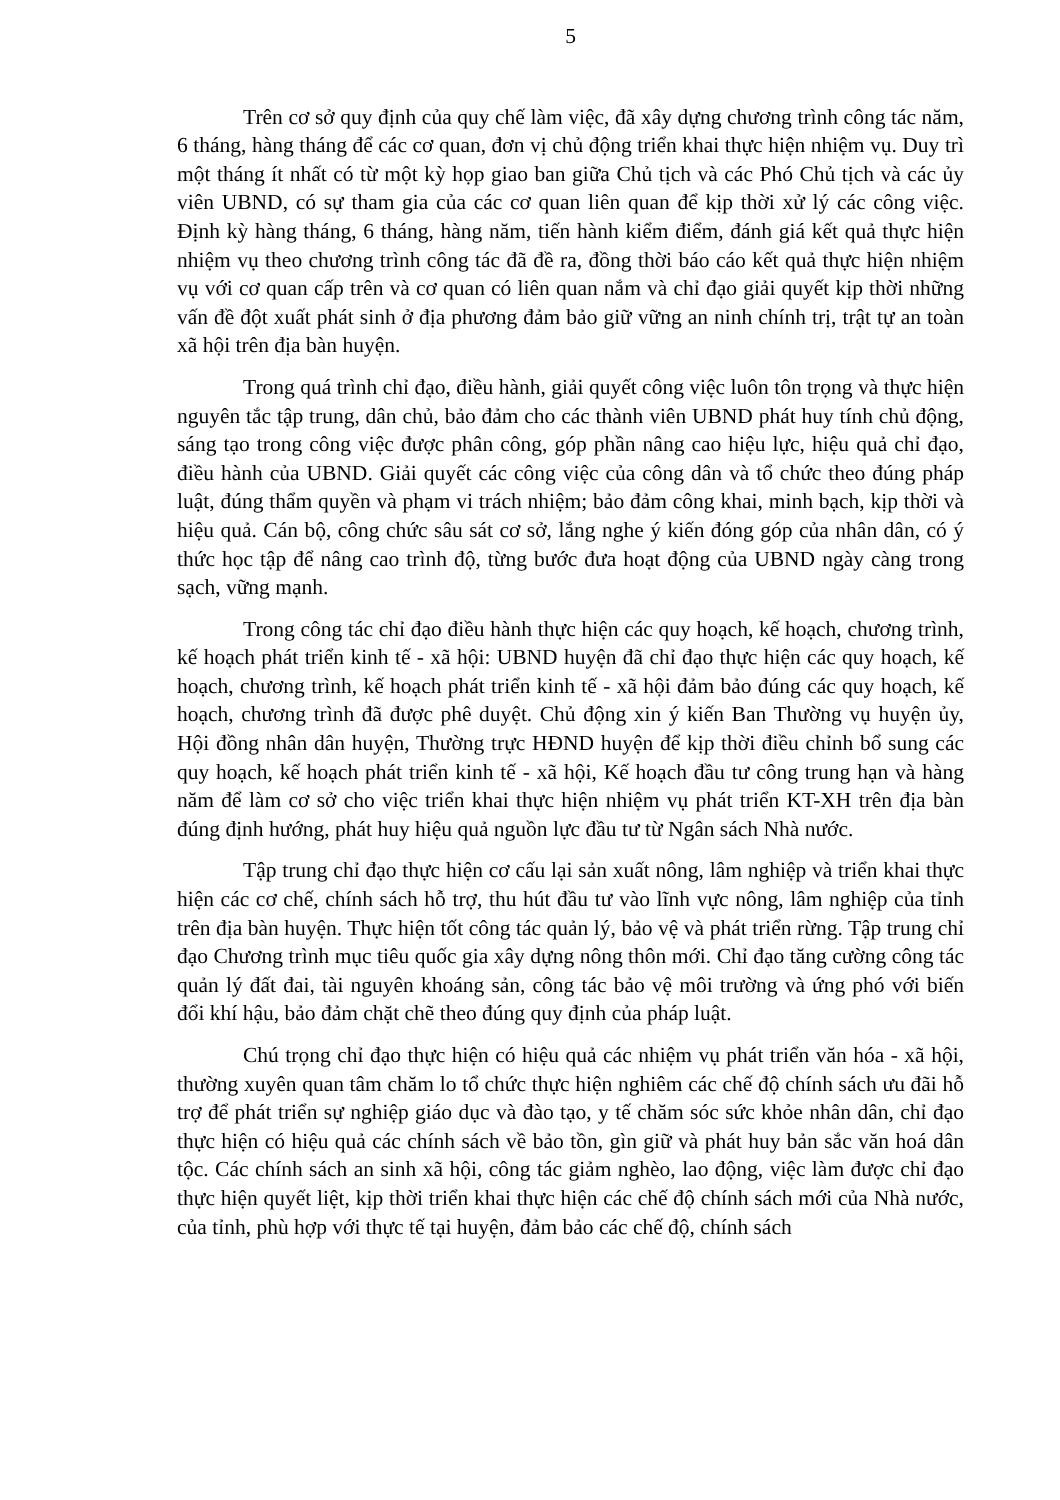5
Trên cơ sở quy định của quy chế làm việc, đã xây dựng chương trình công tác năm, 6 tháng, hàng tháng để các cơ quan, đơn vị chủ động triển khai thực hiện nhiệm vụ. Duy trì một tháng ít nhất có từ một kỳ họp giao ban giữa Chủ tịch và các Phó Chủ tịch và các ủy viên UBND, có sự tham gia của các cơ quan liên quan để kịp thời xử lý các công việc. Định kỳ hàng tháng, 6 tháng, hàng năm, tiến hành kiểm điểm, đánh giá kết quả thực hiện nhiệm vụ theo chương trình công tác đã đề ra, đồng thời báo cáo kết quả thực hiện nhiệm vụ với cơ quan cấp trên và cơ quan có liên quan nắm và chỉ đạo giải quyết kịp thời những vấn đề đột xuất phát sinh ở địa phương đảm bảo giữ vững an ninh chính trị, trật tự an toàn xã hội trên địa bàn huyện.
Trong quá trình chỉ đạo, điều hành, giải quyết công việc luôn tôn trọng và thực hiện nguyên tắc tập trung, dân chủ, bảo đảm cho các thành viên UBND phát huy tính chủ động, sáng tạo trong công việc được phân công, góp phần nâng cao hiệu lực, hiệu quả chỉ đạo, điều hành của UBND. Giải quyết các công việc của công dân và tổ chức theo đúng pháp luật, đúng thẩm quyền và phạm vi trách nhiệm; bảo đảm công khai, minh bạch, kịp thời và hiệu quả. Cán bộ, công chức sâu sát cơ sở, lắng nghe ý kiến đóng góp của nhân dân, có ý thức học tập để nâng cao trình độ, từng bước đưa hoạt động của UBND ngày càng trong sạch, vững mạnh.
Trong công tác chỉ đạo điều hành thực hiện các quy hoạch, kế hoạch, chương trình, kế hoạch phát triển kinh tế - xã hội: UBND huyện đã chỉ đạo thực hiện các quy hoạch, kế hoạch, chương trình, kế hoạch phát triển kinh tế - xã hội đảm bảo đúng các quy hoạch, kế hoạch, chương trình đã được phê duyệt. Chủ động xin ý kiến Ban Thường vụ huyện ủy, Hội đồng nhân dân huyện, Thường trực HĐND huyện để kịp thời điều chỉnh bổ sung các quy hoạch, kế hoạch phát triển kinh tế - xã hội, Kế hoạch đầu tư công trung hạn và hàng năm để làm cơ sở cho việc triển khai thực hiện nhiệm vụ phát triển KT-XH trên địa bàn đúng định hướng, phát huy hiệu quả nguồn lực đầu tư từ Ngân sách Nhà nước.
Tập trung chỉ đạo thực hiện cơ cấu lại sản xuất nông, lâm nghiệp và triển khai thực hiện các cơ chế, chính sách hỗ trợ, thu hút đầu tư vào lĩnh vực nông, lâm nghiệp của tỉnh trên địa bàn huyện. Thực hiện tốt công tác quản lý, bảo vệ và phát triển rừng. Tập trung chỉ đạo Chương trình mục tiêu quốc gia xây dựng nông thôn mới. Chỉ đạo tăng cường công tác quản lý đất đai, tài nguyên khoáng sản, công tác bảo vệ môi trường và ứng phó với biến đổi khí hậu, bảo đảm chặt chẽ theo đúng quy định của pháp luật.
Chú trọng chỉ đạo thực hiện có hiệu quả các nhiệm vụ phát triển văn hóa - xã hội, thường xuyên quan tâm chăm lo tổ chức thực hiện nghiêm các chế độ chính sách ưu đãi hỗ trợ để phát triển sự nghiệp giáo dục và đào tạo, y tế chăm sóc sức khỏe nhân dân, chỉ đạo thực hiện có hiệu quả các chính sách về bảo tồn, gìn giữ và phát huy bản sắc văn hoá dân tộc. Các chính sách an sinh xã hội, công tác giảm nghèo, lao động, việc làm được chỉ đạo thực hiện quyết liệt, kịp thời triển khai thực hiện các chế độ chính sách mới của Nhà nước, của tỉnh, phù hợp với thực tế tại huyện, đảm bảo các chế độ, chính sách